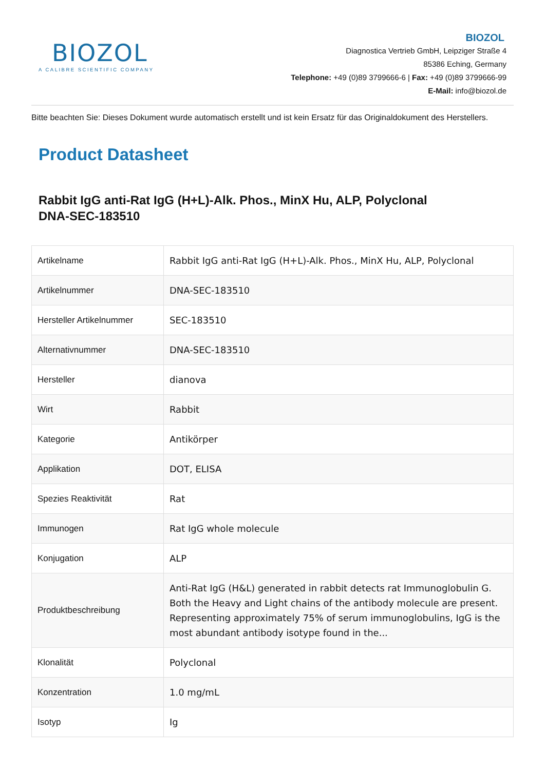BIOZOL
A CALIBRE SCIENTIFIC COMPANY
BIOZOL
Diagnostica Vertrieb GmbH, Leipziger Straße 4
85386 Eching, Germany
Telephone: +49 (0)89 3799666-6 | Fax: +49 (0)89 3799666-99
E-Mail: info@biozol.de
Bitte beachten Sie: Dieses Dokument wurde automatisch erstellt und ist kein Ersatz für das Originaldokument des Herstellers.
Product Datasheet
Rabbit IgG anti-Rat IgG (H+L)-Alk. Phos., MinX Hu, ALP, Polyclonal
DNA-SEC-183510
| Artikelname | Rabbit IgG anti-Rat IgG (H+L)-Alk. Phos., MinX Hu, ALP, Polyclonal |
| Artikelnummer | DNA-SEC-183510 |
| Hersteller Artikelnummer | SEC-183510 |
| Alternativnummer | DNA-SEC-183510 |
| Hersteller | dianova |
| Wirt | Rabbit |
| Kategorie | Antikörper |
| Applikation | DOT, ELISA |
| Spezies Reaktivität | Rat |
| Immunogen | Rat IgG whole molecule |
| Konjugation | ALP |
| Produktbeschreibung | Anti-Rat IgG (H&L) generated in rabbit detects rat Immunoglobulin G. Both the Heavy and Light chains of the antibody molecule are present. Representing approximately 75% of serum immunoglobulins, IgG is the most abundant antibody isotype found in the... |
| Klonalität | Polyclonal |
| Konzentration | 1.0 mg/mL |
| Isotyp | Ig |